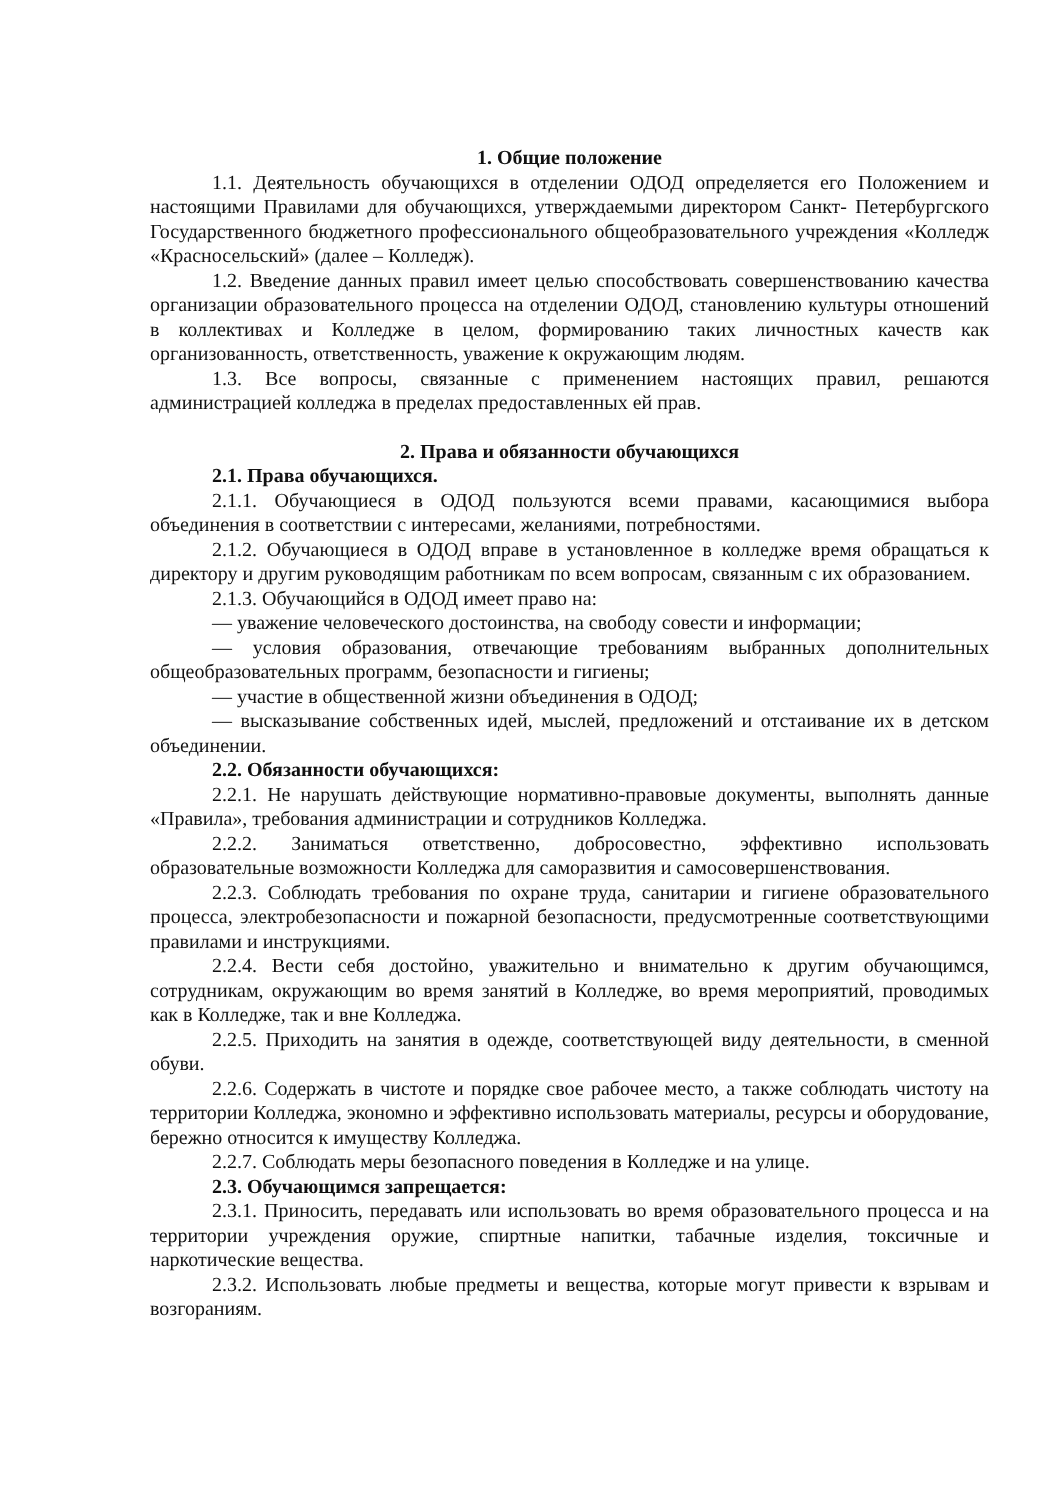1. Общие положение
1.1. Деятельность обучающихся в отделении ОДОД определяется его Положением и настоящими Правилами для обучающихся, утверждаемыми директором Санкт- Петербургского Государственного бюджетного профессионального общеобразовательного учреждения «Колледж «Красносельский» (далее – Колледж).
1.2. Введение данных правил имеет целью способствовать совершенствованию качества организации образовательного процесса на отделении ОДОД, становлению культуры отношений в коллективах и Колледже в целом, формированию таких личностных качеств как организованность, ответственность, уважение к окружающим людям.
1.3. Все вопросы, связанные с применением настоящих правил, решаются администрацией колледжа в пределах предоставленных ей прав.
2. Права и обязанности обучающихся
2.1. Права обучающихся.
2.1.1. Обучающиеся в ОДОД пользуются всеми правами, касающимися выбора объединения в соответствии с интересами, желаниями, потребностями.
2.1.2. Обучающиеся в ОДОД вправе в установленное в колледже время обращаться к директору и другим руководящим работникам по всем вопросам, связанным с их образованием.
2.1.3. Обучающийся в ОДОД имеет право на:
— уважение человеческого достоинства, на свободу совести и информации;
— условия образования, отвечающие требованиям выбранных дополнительных общеобразовательных программ, безопасности и гигиены;
— участие в общественной жизни объединения в ОДОД;
— высказывание собственных идей, мыслей, предложений и отстаивание их в детском объединении.
2.2. Обязанности обучающихся:
2.2.1. Не нарушать действующие нормативно-правовые документы, выполнять данные «Правила», требования администрации и сотрудников Колледжа.
2.2.2. Заниматься ответственно, добросовестно, эффективно использовать образовательные возможности Колледжа для саморазвития и самосовершенствования.
2.2.3. Соблюдать требования по охране труда, санитарии и гигиене образовательного процесса, электробезопасности и пожарной безопасности, предусмотренные соответствующими правилами и инструкциями.
2.2.4. Вести себя достойно, уважительно и внимательно к другим обучающимся, сотрудникам, окружающим во время занятий в Колледже, во время мероприятий, проводимых как в Колледже, так и вне Колледжа.
2.2.5. Приходить на занятия в одежде, соответствующей виду деятельности, в сменной обуви.
2.2.6. Содержать в чистоте и порядке свое рабочее место, а также соблюдать чистоту на территории Колледжа, экономно и эффективно использовать материалы, ресурсы и оборудование, бережно относится к имуществу Колледжа.
2.2.7. Соблюдать меры безопасного поведения в Колледже и на улице.
2.3. Обучающимся запрещается:
2.3.1. Приносить, передавать или использовать во время образовательного процесса и на территории учреждения оружие, спиртные напитки, табачные изделия, токсичные и наркотические вещества.
2.3.2. Использовать любые предметы и вещества, которые могут привести к взрывам и возгораниям.